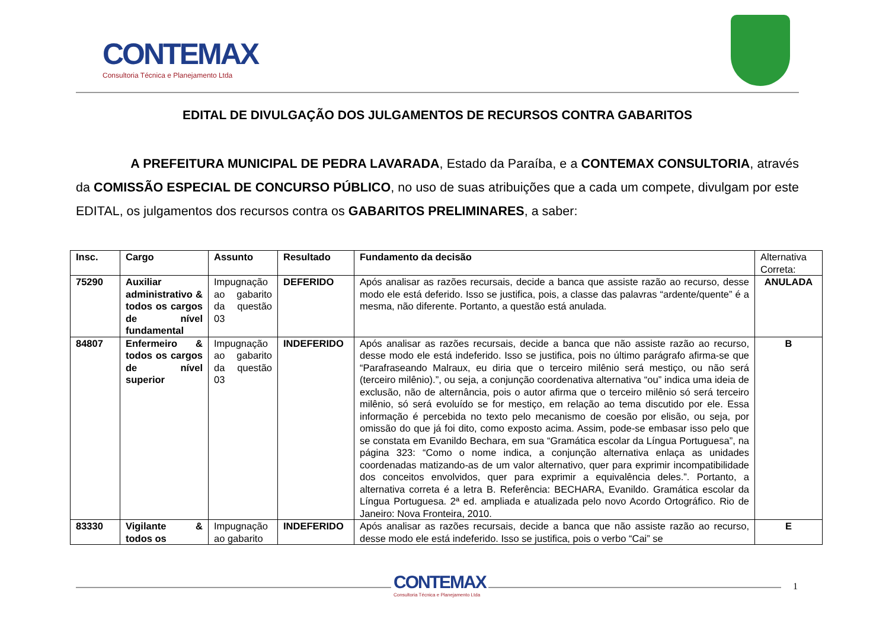CONTEMAX Consultoria Técnica e Planejamento Ltda
EDITAL DE DIVULGAÇÃO DOS JULGAMENTOS DE RECURSOS CONTRA GABARITOS
A PREFEITURA MUNICIPAL DE PEDRA LAVARADA, Estado da Paraíba, e a CONTEMAX CONSULTORIA, através da COMISSÃO ESPECIAL DE CONCURSO PÚBLICO, no uso de suas atribuições que a cada um compete, divulgam por este EDITAL, os julgamentos dos recursos contra os GABARITOS PRELIMINARES, a saber:
| Insc. | Cargo | Assunto | Resultado | Fundamento da decisão | Alternativa Correta: |
| 75290 | Auxiliar administrativo & todos os cargos de nível fundamental | Impugnação ao gabarito da questão 03 | DEFERIDO | Após analisar as razões recursais, decide a banca que assiste razão ao recurso, desse modo ele está deferido. Isso se justifica, pois, a classe das palavras “ardente/quente” é a mesma, não diferente. Portanto, a questão está anulada. | ANULADA |
| 84807 | Enfermeiro & todos os cargos de nível superior | Impugnação ao gabarito da questão 03 | INDEFERIDO | Após analisar as razões recursais, decide a banca que não assiste razão ao recurso, desse modo ele está indeferido. Isso se justifica, pois no último parágrafo afirma-se que “Parafraseando Malraux, eu diria que o terceiro milênio será mestiço, ou não será (terceiro milênio).”, ou seja, a conjunção coordenativa alternativa “ou” indica uma ideia de exclusão, não de alternância, pois o autor afirma que o terceiro milênio só será terceiro milênio, só será evoluído se for mestiço, em relação ao tema discutido por ele. Essa informação é percebida no texto pelo mecanismo de coesão por elisão, ou seja, por omissão do que já foi dito, como exposto acima. Assim, pode-se embasar isso pelo que se constata em Evanildo Bechara, em sua “Gramática escolar da Língua Portuguesa”, na página 323: “Como o nome indica, a conjunção alternativa enlaça as unidades coordenadas matizando-as de um valor alternativo, quer para exprimir incompatibilidade dos conceitos envolvidos, quer para exprimir a equivalência deles.”. Portanto, a alternativa correta é a letra B. Referência: BECHARA, Evanildo. Gramática escolar da Língua Portuguesa. 2ª ed. ampliada e atualizada pelo novo Acordo Ortográfico. Rio de Janeiro: Nova Fronteira, 2010. | B |
| 83330 | Vigilante & todos os | Impugnação ao gabarito | INDEFERIDO | Após analisar as razões recursais, decide a banca que não assiste razão ao recurso, desse modo ele está indeferido. Isso se justifica, pois o verbo “Cai” se | E |
CONTEMAX
Consultoria Técnica e Planejamento Ltda
1